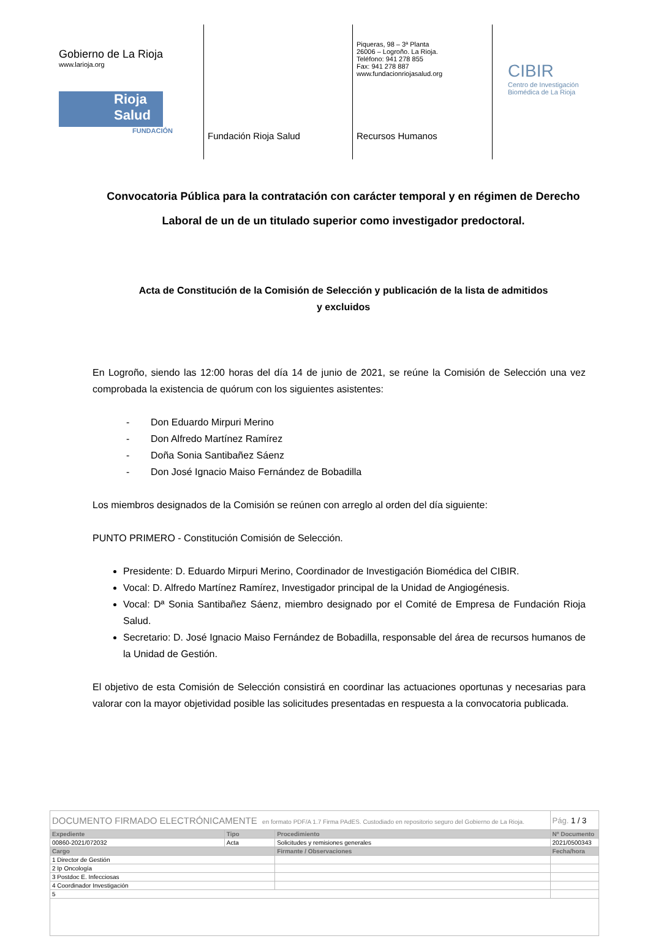Gobierno de La Rioja
www.larioja.org
Rioja
Salud
FUNDACIÓN
Fundación Rioja Salud
Piqueras, 98 – 3ª Planta
26006 – Logroño. La Rioja.
Teléfono: 941 278 855
Fax: 941 278 887
www.fundacionriojasalud.org
Recursos Humanos
CIBIR
Centro de Investigación
Biomédica de La Rioja
Convocatoria Pública para la contratación con carácter temporal y en régimen de Derecho Laboral de un de un titulado superior como investigador predoctoral.
Acta de Constitución de la Comisión de Selección y publicación de la lista de admitidos y excluidos
En Logroño, siendo las 12:00 horas del día 14 de junio de 2021, se reúne la Comisión de Selección una vez comprobada la existencia de quórum con los siguientes asistentes:
- Don Eduardo Mirpuri Merino
- Don Alfredo Martínez Ramírez
- Doña Sonia Santibañez Sáenz
- Don José Ignacio Maiso Fernández de Bobadilla
Los miembros designados de la Comisión se reúnen con arreglo al orden del día siguiente:
PUNTO PRIMERO - Constitución Comisión de Selección.
Presidente: D. Eduardo Mirpuri Merino, Coordinador de Investigación Biomédica del CIBIR.
Vocal: D. Alfredo Martínez Ramírez, Investigador principal de la Unidad de Angiogénesis.
Vocal: Dª Sonia Santibañez Sáenz, miembro designado por el Comité de Empresa de Fundación Rioja Salud.
Secretario: D. José Ignacio Maiso Fernández de Bobadilla, responsable del área de recursos humanos de la Unidad de Gestión.
El objetivo de esta Comisión de Selección consistirá en coordinar las actuaciones oportunas y necesarias para valorar con la mayor objetividad posible las solicitudes presentadas en respuesta a la convocatoria publicada.
| DOCUMENTO FIRMADO ELECTRÓNICAMENTE en formato PDF/A 1.7 Firma PAdES. Custodiado en repositorio seguro del Gobierno de La Rioja. | | | Pág. 1 / 3 |
| Expediente | Tipo | Procedimiento | Nº Documento |
| 00860-2021/072032 | Acta | Solicitudes y remisiones generales | 2021/0500343 |
| Cargo | | Firmante / Observaciones | Fecha/hora |
| 1 Director de Gestión | | | |
| 2 Ip Oncología | | | |
| 3 Postdoc E. Infecciosas | | | |
| 4 Coordinador Investigación | | | |
| 5 | | | |